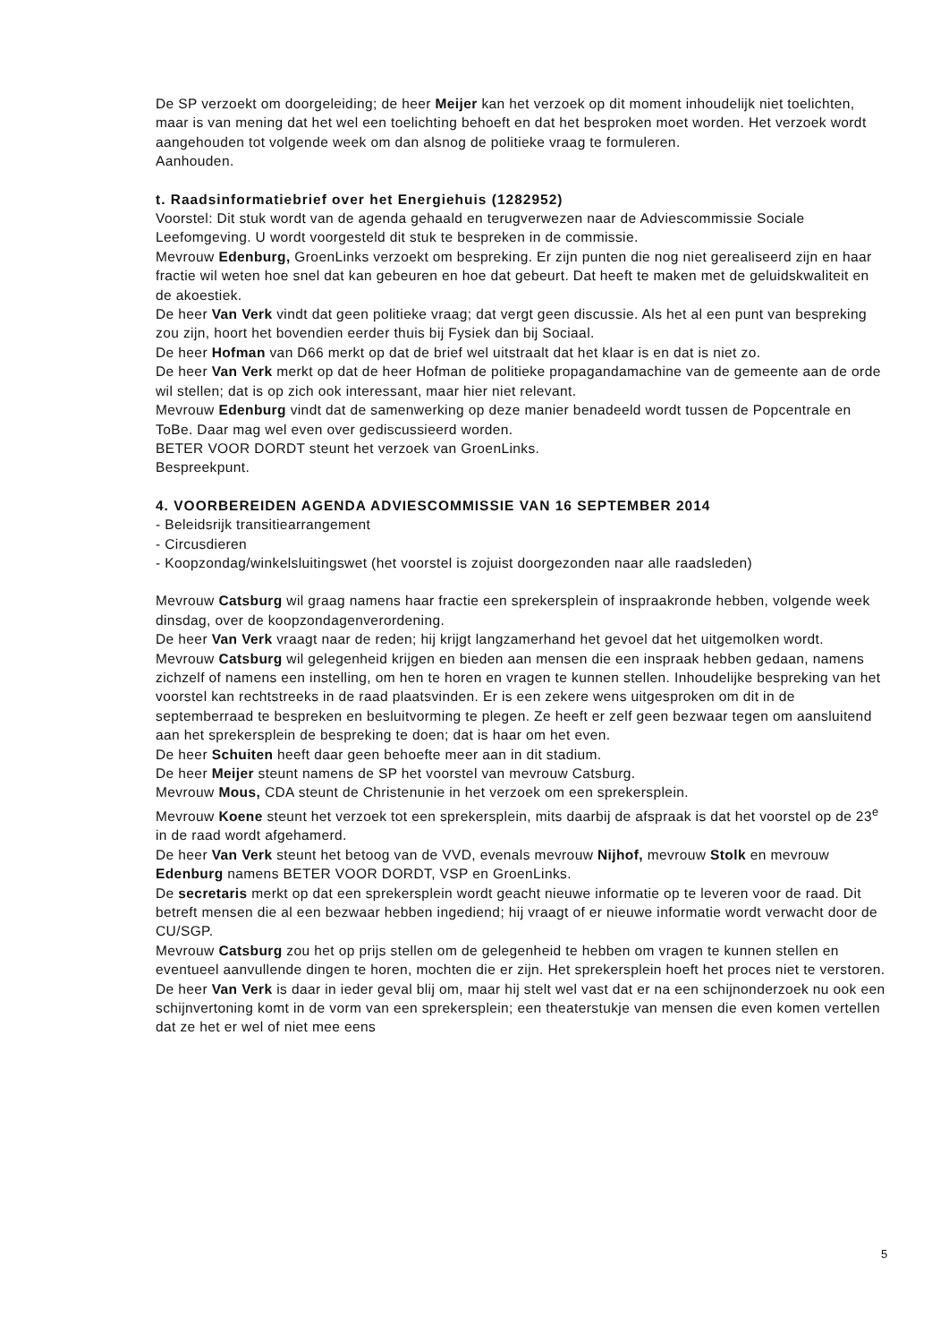De SP verzoekt om doorgeleiding; de heer Meijer kan het verzoek op dit moment inhoudelijk niet toelichten, maar is van mening dat het wel een toelichting behoeft en dat het besproken moet worden. Het verzoek wordt aangehouden tot volgende week om dan alsnog de politieke vraag te formuleren.
Aanhouden.
t. Raadsinformatiebrief over het Energiehuis (1282952)
Voorstel: Dit stuk wordt van de agenda gehaald en terugverwezen naar de Adviescommissie Sociale Leefomgeving. U wordt voorgesteld dit stuk te bespreken in de commissie.
Mevrouw Edenburg, GroenLinks verzoekt om bespreking. Er zijn punten die nog niet gerealiseerd zijn en haar fractie wil weten hoe snel dat kan gebeuren en hoe dat gebeurt. Dat heeft te maken met de geluidskwaliteit en de akoestiek.
De heer Van Verk vindt dat geen politieke vraag; dat vergt geen discussie. Als het al een punt van bespreking zou zijn, hoort het bovendien eerder thuis bij Fysiek dan bij Sociaal.
De heer Hofman van D66 merkt op dat de brief wel uitstraalt dat het klaar is en dat is niet zo.
De heer Van Verk merkt op dat de heer Hofman de politieke propagandamachine van de gemeente aan de orde wil stellen; dat is op zich ook interessant, maar hier niet relevant.
Mevrouw Edenburg vindt dat de samenwerking op deze manier benadeeld wordt tussen de Popcentrale en ToBe. Daar mag wel even over gediscussieerd worden.
BETER VOOR DORDT steunt het verzoek van GroenLinks.
Bespreekpunt.
4. VOORBEREIDEN AGENDA ADVIESCOMMISSIE VAN 16 SEPTEMBER 2014
- Beleidsrijk transitiearrangement
- Circusdieren
- Koopzondag/winkelsluitingswet (het voorstel is zojuist doorgezonden naar alle raadsleden)
Mevrouw Catsburg wil graag namens haar fractie een sprekersplein of inspraakronde hebben, volgende week dinsdag, over de koopzondagenverordening.
De heer Van Verk vraagt naar de reden; hij krijgt langzamerhand het gevoel dat het uitgemolken wordt.
Mevrouw Catsburg wil gelegenheid krijgen en bieden aan mensen die een inspraak hebben gedaan, namens zichzelf of namens een instelling, om hen te horen en vragen te kunnen stellen. Inhoudelijke bespreking van het voorstel kan rechtstreeks in de raad plaatsvinden. Er is een zekere wens uitgesproken om dit in de septemberraad te bespreken en besluitvorming te plegen. Ze heeft er zelf geen bezwaar tegen om aansluitend aan het sprekersplein de bespreking te doen; dat is haar om het even.
De heer Schuiten heeft daar geen behoefte meer aan in dit stadium.
De heer Meijer steunt namens de SP het voorstel van mevrouw Catsburg.
Mevrouw Mous, CDA steunt de Christenunie in het verzoek om een sprekersplein.
Mevrouw Koene steunt het verzoek tot een sprekersplein, mits daarbij de afspraak is dat het voorstel op de 23<sup>e</sup> in de raad wordt afgehamerd.
De heer Van Verk steunt het betoog van de VVD, evenals mevrouw Nijhof, mevrouw Stolk en mevrouw Edenburg namens BETER VOOR DORDT, VSP en GroenLinks.
De secretaris merkt op dat een sprekersplein wordt geacht nieuwe informatie op te leveren voor de raad. Dit betreft mensen die al een bezwaar hebben ingediend; hij vraagt of er nieuwe informatie wordt verwacht door de CU/SGP.
Mevrouw Catsburg zou het op prijs stellen om de gelegenheid te hebben om vragen te kunnen stellen en eventueel aanvullende dingen te horen, mochten die er zijn. Het sprekersplein hoeft het proces niet te verstoren.
De heer Van Verk is daar in ieder geval blij om, maar hij stelt wel vast dat er na een schijnonderzoek nu ook een schijnvertoning komt in de vorm van een sprekersplein; een theaterstukje van mensen die even komen vertellen dat ze het er wel of niet mee eens
5